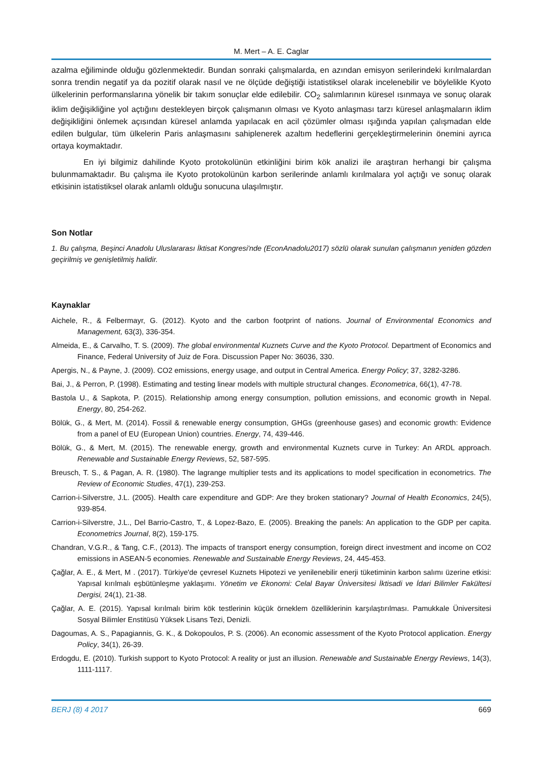M. Mert – A. E. Caglar
azalma eğiliminde olduğu gözlenmektedir. Bundan sonraki çalışmalarda, en azından emisyon serilerindeki kırılmalardan sonra trendin negatif ya da pozitif olarak nasıl ve ne ölçüde değiştiği istatistiksel olarak incelenebilir ve böylelikle Kyoto ülkelerinin performanslarına yönelik bir takım sonuçlar elde edilebilir. CO<sub>2</sub> salımlarının küresel ısınmaya ve sonuç olarak iklim değişikliğine yol açtığını destekleyen birçok çalışmanın olması ve Kyoto anlaşması tarzı küresel anlaşmaların iklim değişikliğini önlemek açısından küresel anlamda yapılacak en acil çözümler olması ışığında yapılan çalışmadan elde edilen bulgular, tüm ülkelerin Paris anlaşmasını sahiplenerek azaltım hedeflerini gerçekleştirmelerinin önemini ayrıca ortaya koymaktadır.
En iyi bilgimiz dahilinde Kyoto protokolünün etkinliğini birim kök analizi ile araştıran herhangi bir çalışma bulunmamaktadır. Bu çalışma ile Kyoto protokolünün karbon serilerinde anlamlı kırılmalara yol açtığı ve sonuç olarak etkisinin istatistiksel olarak anlamlı olduğu sonucuna ulaşılmıştır.
Son Notlar
1. Bu çalışma, Beşinci Anadolu Uluslararası İktisat Kongresi'nde (EconAnadolu2017) sözlü olarak sunulan çalışmanın yeniden gözden geçirilmiş ve genişletilmiş halidir.
Kaynaklar
Aichele, R., & Felbermayr, G. (2012). Kyoto and the carbon footprint of nations. Journal of Environmental Economics and Management, 63(3), 336-354.
Almeida, E., & Carvalho, T. S. (2009). The global environmental Kuznets Curve and the Kyoto Protocol. Department of Economics and Finance, Federal University of Juiz de Fora. Discussion Paper No: 36036, 330.
Apergis, N., & Payne, J. (2009). CO2 emissions, energy usage, and output in Central America. Energy Policy; 37, 3282-3286.
Bai, J., & Perron, P. (1998). Estimating and testing linear models with multiple structural changes. Econometrica, 66(1), 47-78.
Bastola U., & Sapkota, P. (2015). Relationship among energy consumption, pollution emissions, and economic growth in Nepal. Energy, 80, 254-262.
Bölük, G., & Mert, M. (2014). Fossil & renewable energy consumption, GHGs (greenhouse gases) and economic growth: Evidence from a panel of EU (European Union) countries. Energy, 74, 439-446.
Bölük, G., & Mert, M. (2015). The renewable energy, growth and environmental Kuznets curve in Turkey: An ARDL approach. Renewable and Sustainable Energy Reviews, 52, 587-595.
Breusch, T. S., & Pagan, A. R. (1980). The lagrange multiplier tests and its applications to model specification in econometrics. The Review of Economic Studies, 47(1), 239-253.
Carrion-i-Silverstre, J.L. (2005). Health care expenditure and GDP: Are they broken stationary? Journal of Health Economics, 24(5), 939-854.
Carrion-i-Silverstre, J.L., Del Barrio-Castro, T., & Lopez-Bazo, E. (2005). Breaking the panels: An application to the GDP per capita. Econometrics Journal, 8(2), 159-175.
Chandran, V.G.R., & Tang, C.F., (2013). The impacts of transport energy consumption, foreign direct investment and income on CO2 emissions in ASEAN-5 economies. Renewable and Sustainable Energy Reviews, 24, 445-453.
Çağlar, A. E., & Mert, M . (2017). Türkiye'de çevresel Kuznets Hipotezi ve yenilenebilir enerji tüketiminin karbon salımı üzerine etkisi: Yapısal kırılmalı eşbütünleşme yaklaşımı. Yönetim ve Ekonomi: Celal Bayar Üniversitesi İktisadi ve İdari Bilimler Fakültesi Dergisi, 24(1), 21-38.
Çağlar, A. E. (2015). Yapısal kırılmalı birim kök testlerinin küçük örneklem özelliklerinin karşılaştırılması. Pamukkale Üniversitesi Sosyal Bilimler Enstitüsü Yüksek Lisans Tezi, Denizli.
Dagoumas, A. S., Papagiannis, G. K., & Dokopoulos, P. S. (2006). An economic assessment of the Kyoto Protocol application. Energy Policy, 34(1), 26-39.
Erdogdu, E. (2010). Turkish support to Kyoto Protocol: A reality or just an illusion. Renewable and Sustainable Energy Reviews, 14(3), 1111-1117.
BERJ (8) 4 2017 669